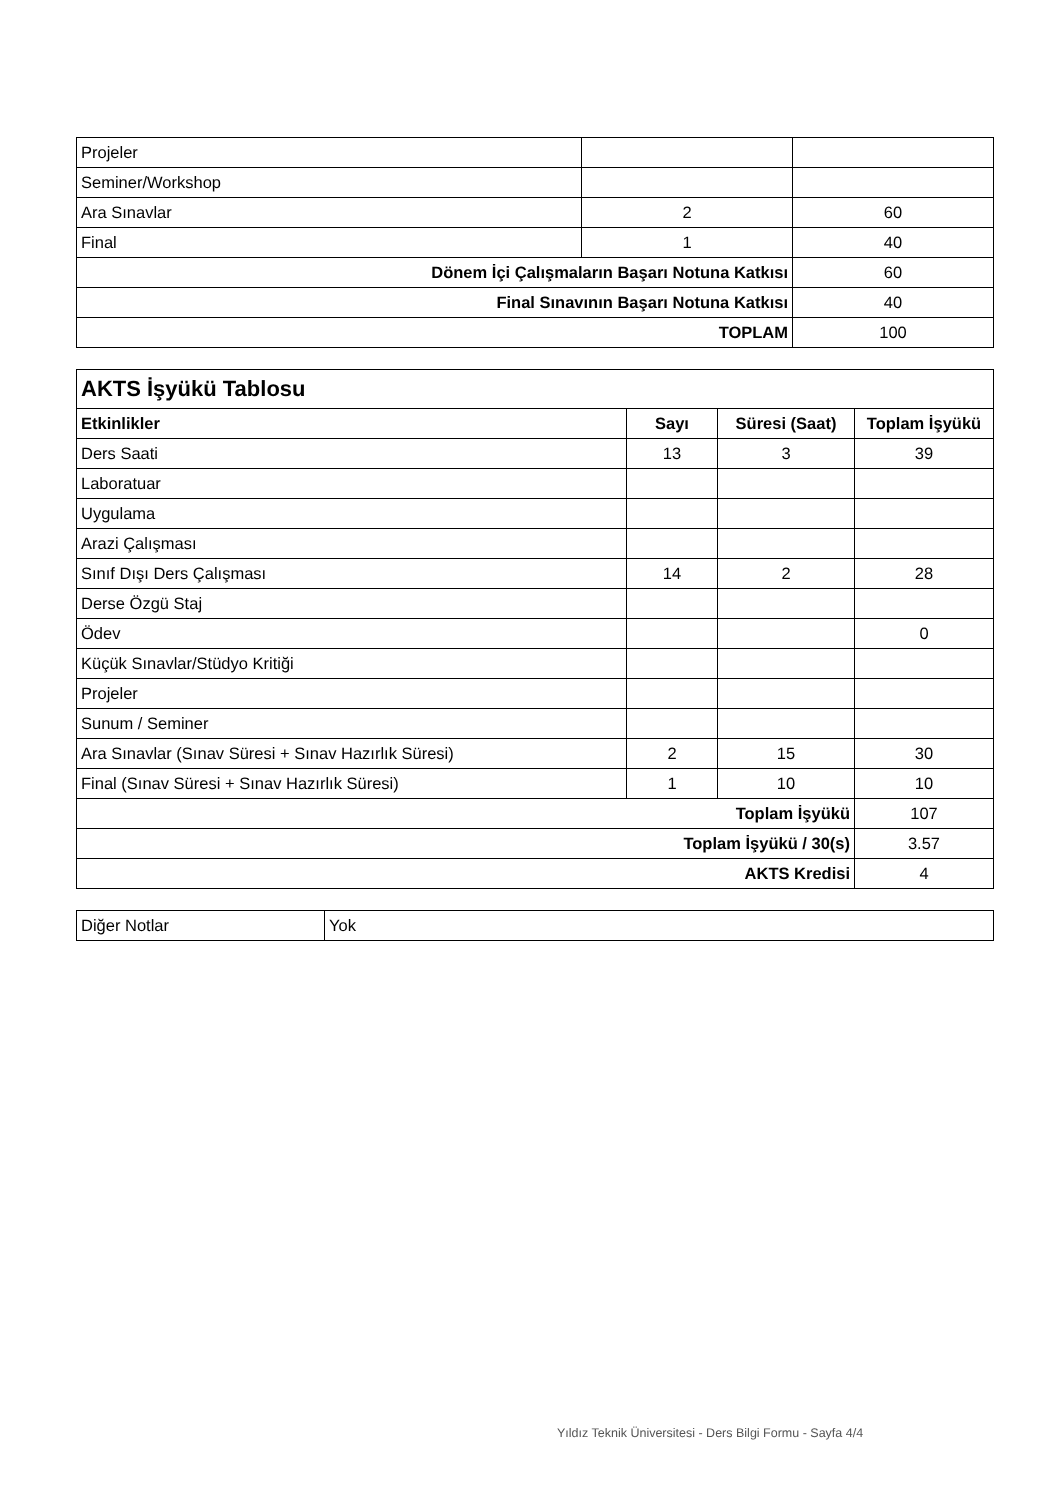| Projeler | | |
| Seminer/Workshop | | |
| Ara Sınavlar | 2 | 60 |
| Final | 1 | 40 |
| Dönem İçi Çalışmaların Başarı Notuna Katkısı | | 60 |
| Final Sınavının Başarı Notuna Katkısı | | 40 |
| TOPLAM | | 100 |
| AKTS İşyükü Tablosu | | | |
| Etkinlikler | Sayı | Süresi (Saat) | Toplam İşyükü |
| Ders Saati | 13 | 3 | 39 |
| Laboratuar | | | |
| Uygulama | | | |
| Arazi Çalışması | | | |
| Sınıf Dışı Ders Çalışması | 14 | 2 | 28 |
| Derse Özgü Staj | | | |
| Ödev | | | 0 |
| Küçük Sınavlar/Stüdyo Kritiği | | | |
| Projeler | | | |
| Sunum / Seminer | | | |
| Ara Sınavlar (Sınav Süresi + Sınav Hazırlık Süresi) | 2 | 15 | 30 |
| Final (Sınav Süresi + Sınav Hazırlık Süresi) | 1 | 10 | 10 |
| Toplam İşyükü | | | 107 |
| Toplam İşyükü / 30(s) | | | 3.57 |
| AKTS Kredisi | | | 4 |
| Diğer Notlar | Yok |
Yıldız Teknik Üniversitesi - Ders Bilgi Formu - Sayfa 4/4